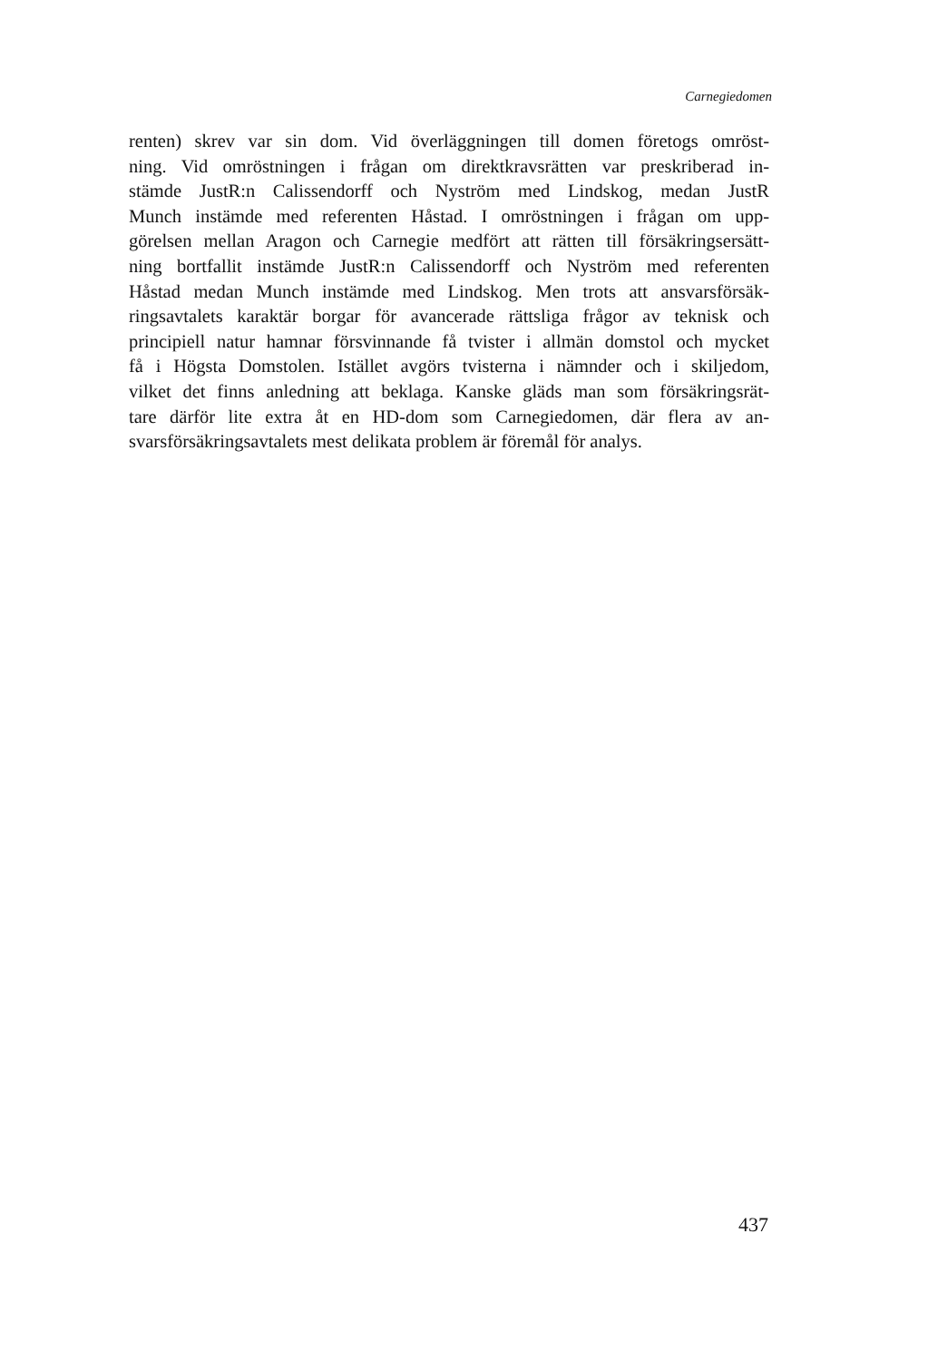Carnegiedomen
renten) skrev var sin dom. Vid överläggningen till domen företogs omröst-
ning. Vid omröstningen i frågan om direktkravsrätten var preskriberad in-
stämde JustR:n Calissendorff och Nyström med Lindskog, medan JustR
Munch instämde med referenten Håstad. I omröstningen i frågan om upp-
görelsen mellan Aragon och Carnegie medfört att rätten till försäkringsersätt-
ning bortfallit instämde JustR:n Calissendorff och Nyström med referenten
Håstad medan Munch instämde med Lindskog. Men trots att ansvarsförsäk-
ringsavtalets karaktär borgar för avancerade rättsliga frågor av teknisk och
principiell natur hamnar försvinnande få tvister i allmän domstol och mycket
få i Högsta Domstolen. Istället avgörs tvisterna i nämnder och i skiljedom,
vilket det finns anledning att beklaga. Kanske gläds man som försäkringsrät-
tare därför lite extra åt en HD-dom som Carnegiedomen, där flera av an-
svarsförsäkringsavtalets mest delikata problem är föremål för analys.
437